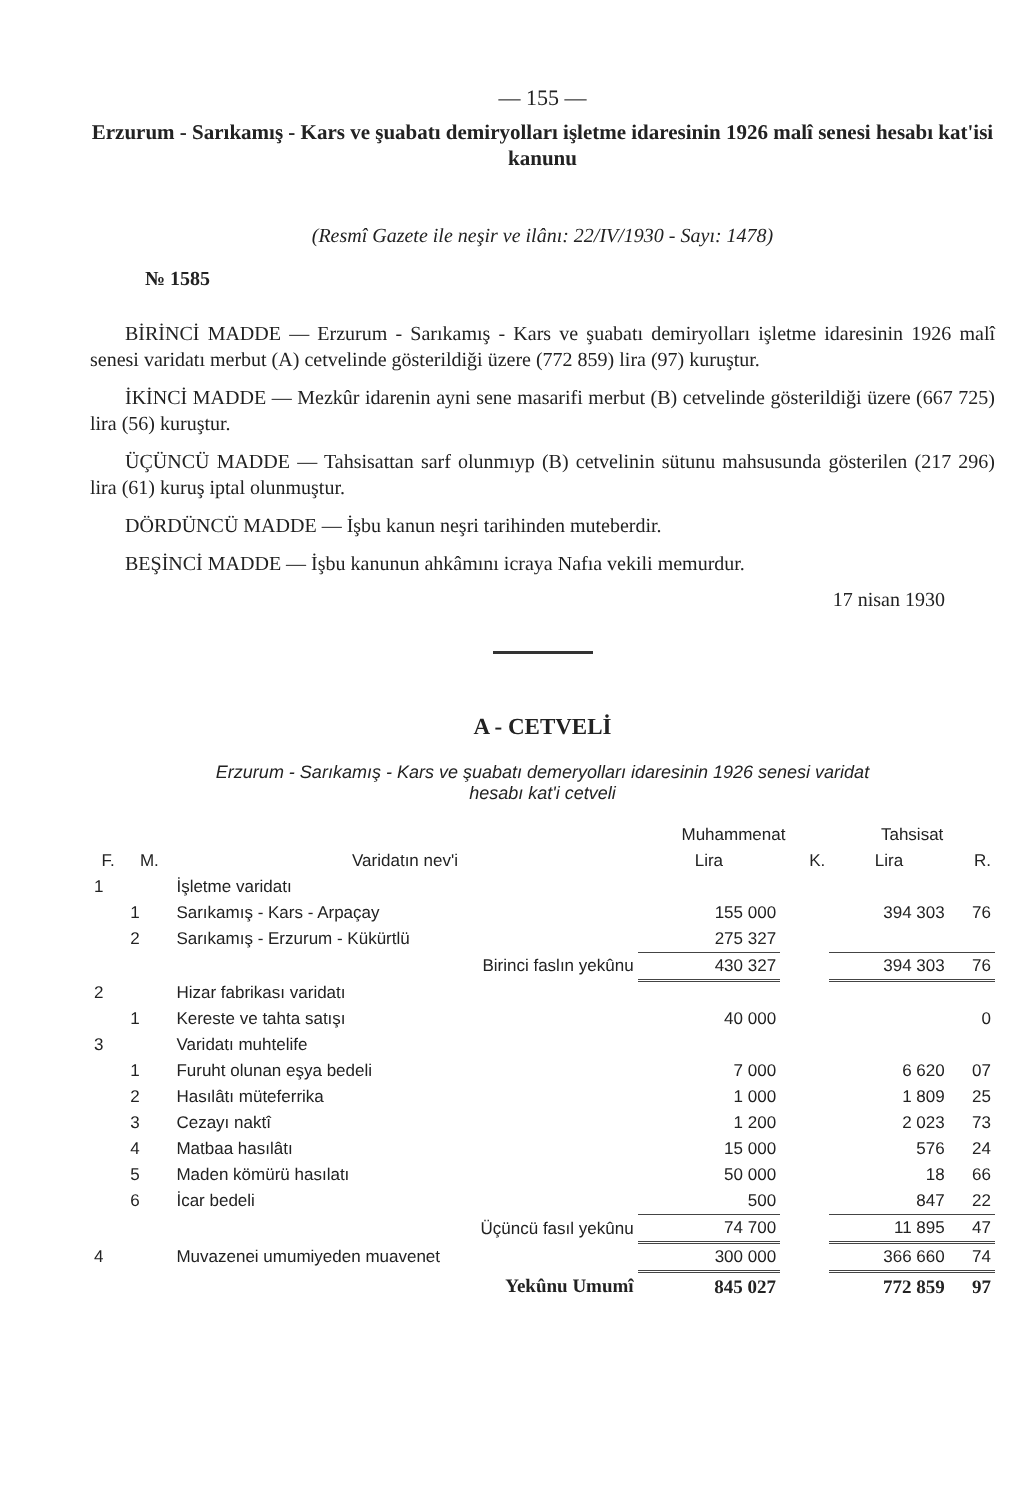— 155 —
Erzurum - Sarıkamış - Kars ve şuabatı demiryolları işletme idaresinin 1926 malî senesi hesabı kat'isi kanunu
(Resmî Gazete ile neşir ve ilânı: 22/IV/1930 - Sayı: 1478)
№ 1585
BİRİNCİ MADDE — Erzurum - Sarıkamış - Kars ve şuabatı demiryolları işletme idaresinin 1926 malî senesi varidatı merbut (A) cetvelinde gösterildiği üzere (772 859) lira (97) kuruştur.
İKİNCİ MADDE — Mezkûr idarenin ayni sene masarifi merbut (B) cetvelinde gösterildiği üzere (667 725) lira (56) kuruştur.
ÜÇÜNCÜ MADDE — Tahsisattan sarf olunmıyp (B) cetvelinin sütunu mahsusunda gösterilen (217 296) lira (61) kuruş iptal olunmuştur.
DÖRDÜNCÜ MADDE — İşbu kanun neşri tarihinden muteberdir.
BEŞİNCİ MADDE — İşbu kanunun ahkâmını icraya Nafıa vekili memurdur.
17 nisan 1930
A - CETVELİ
Erzurum - Sarıkamış - Kars ve şuabatı demeryolları idaresinin 1926 senesi varidat
hesabı kat'i cetveli
| | | | Muhammenat | | Tahsisat | |
| --- | --- | --- | --- | --- | --- | --- |
| F. | M. | Varidatın nev'i | Lira | K. | Lira | R. |
| 1 | | İşletme varidatı | | | | |
| | 1 | Sarıkamış - Kars - Arpaçay | 155 000 | | 394 303 | 76 |
| | 2 | Sarıkamış - Erzurum - Kükürtlü | 275 327 | | | |
| | | Birinci faslın yekûnu | 430 327 | | 394 303 | 76 |
| 2 | | Hizar fabrikası varidatı | | | | |
| | 1 | Kereste ve tahta satışı | 40 000 | | | 0 |
| 3 | | Varidatı muhtelife | | | | |
| | 1 | Furuht olunan eşya bedeli | 7 000 | | 6 620 | 07 |
| | 2 | Hasılâtı müteferrika | 1 000 | | 1 809 | 25 |
| | 3 | Cezayı naktî | 1 200 | | 2 023 | 73 |
| | 4 | Matbaa hasılâtı | 15 000 | | 576 | 24 |
| | 5 | Maden kömürü hasılatı | 50 000 | | 18 | 66 |
| | 6 | İcar bedeli | 500 | | 847 | 22 |
| | | Üçüncü fasıl yekûnu | 74 700 | | 11 895 | 47 |
| 4 | | Muvazenei umumiyeden muavenet | 300 000 | | 366 660 | 74 |
| | | Yekûnu Umumî | 845 027 | | 772 859 | 97 |